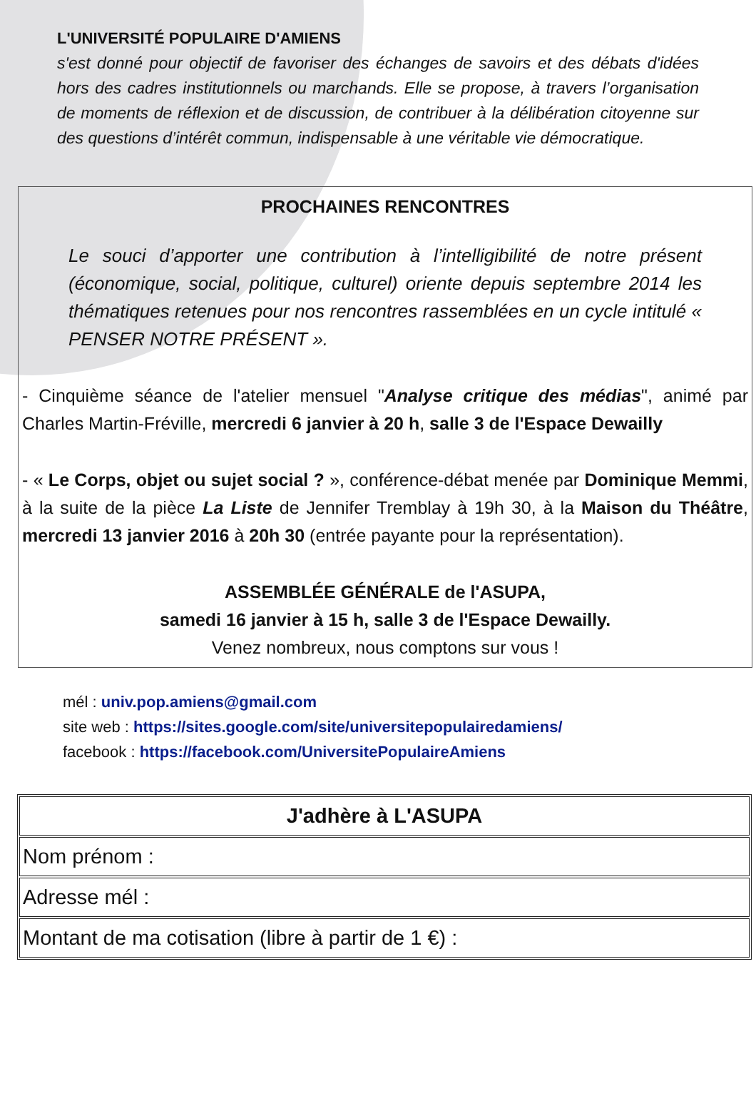L'UNIVERSITÉ POPULAIRE D'AMIENS
s'est donné pour objectif de favoriser des échanges de savoirs et des débats d'idées hors des cadres institutionnels ou marchands. Elle se propose, à travers l’organisation de moments de réflexion et de discussion, de contribuer à la délibération citoyenne sur des questions d’intérêt commun, indispensable à une véritable vie démocratique.
PROCHAINES RENCONTRES
Le souci d’apporter une contribution à l’intelligibilité de notre présent (économique, social, politique, culturel) oriente depuis septembre 2014 les thématiques retenues pour nos rencontres rassemblées en un cycle intitulé « PENSER NOTRE PRÉSENT ».
- Cinquième séance de l'atelier mensuel "Analyse critique des médias", animé par Charles Martin-Fréville, mercredi 6 janvier à 20 h, salle 3 de l'Espace Dewailly
- « Le Corps, objet ou sujet social ? », conférence-débat menée par Dominique Memmi, à la suite de la pièce La Liste de Jennifer Tremblay à 19h 30, à la Maison du Théâtre, mercredi 13 janvier 2016 à 20h 30 (entrée payante pour la représentation).
ASSEMBLÉE GÉNÉRALE de l'ASUPA,
samedi 16 janvier à 15 h, salle 3 de l'Espace Dewailly.
Venez nombreux, nous comptons sur vous !
mél : univ.pop.amiens@gmail.com
site web : https://sites.google.com/site/universitepopulairedamiens/
facebook : https://facebook.com/UniversitePopulaireAmiens
| J'adhère à L'ASUPA |
| --- |
| Nom prénom : |
| Adresse mél : |
| Montant de ma cotisation (libre à partir de 1 €) : |